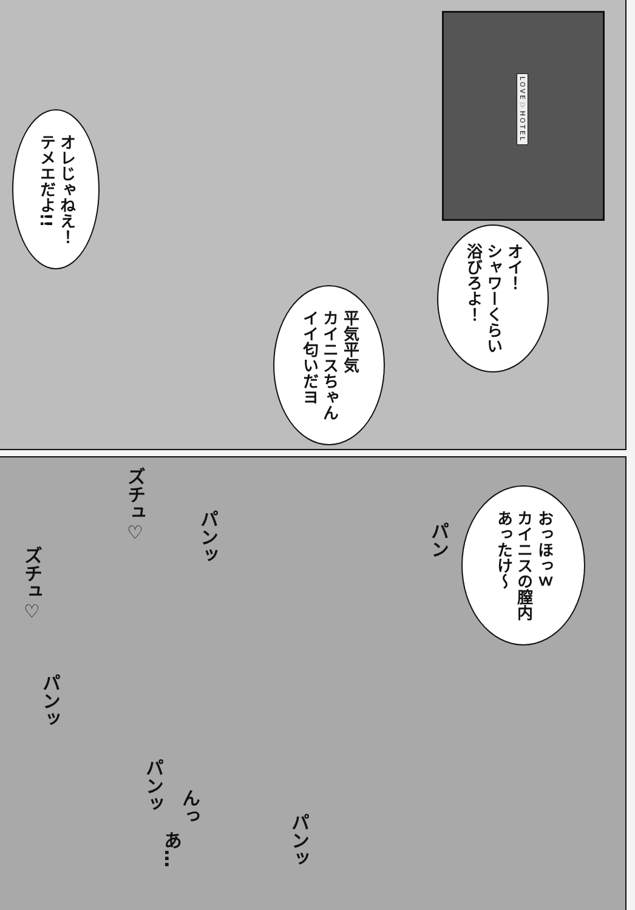LOVE♡HOTEL
オレじゃねえ！
テメエだよ!!
オイ！
シャワーくらい
浴びろよ！
平気平気
カイニスちゃん
イイ匂いだヨ
おっほっｗ
カイニスの膣内
あったけ〜
ズチュ♡
パンッ
ズチュ♡
パン
パンッ
パンッ
んっ
あ…
パンッ